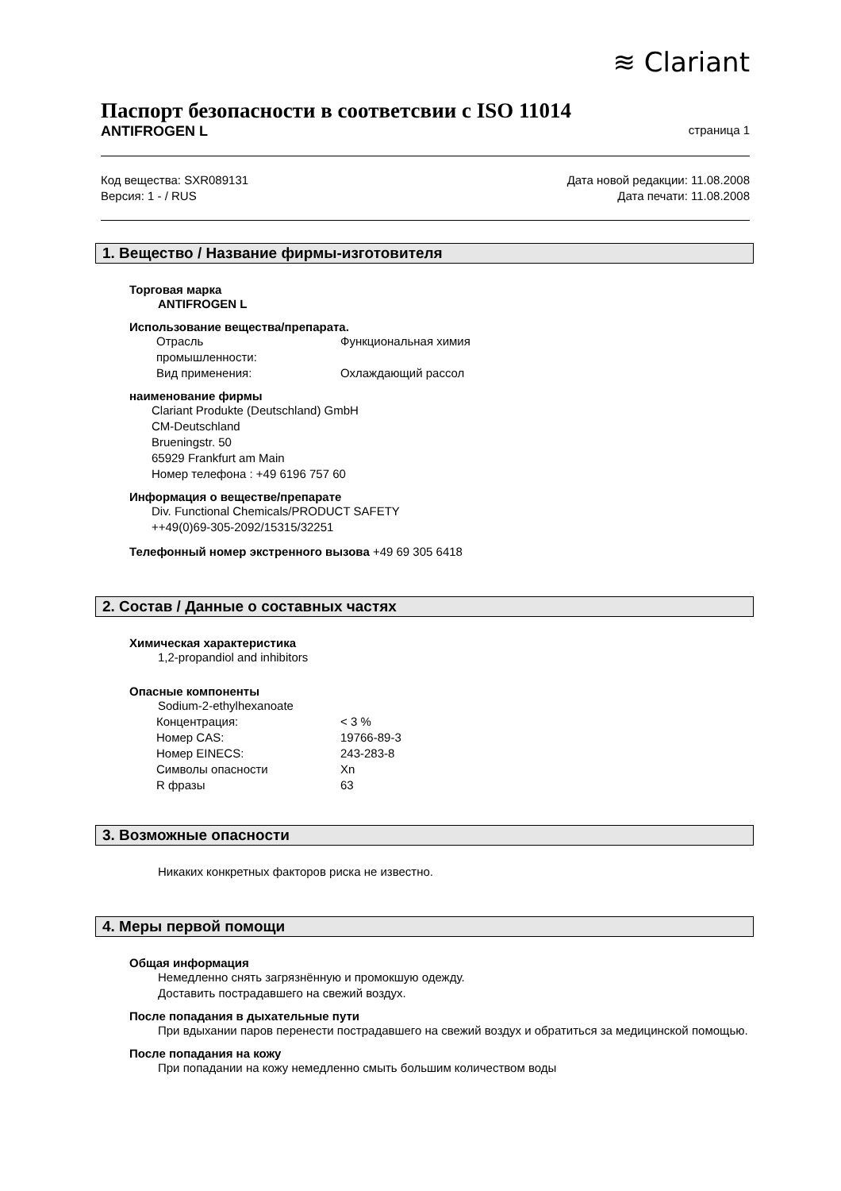≋ Clariant
Паспорт безопасности в соответсвии с ISO 11014
ANTIFROGEN L страница 1
Код вещества: SXR089131 Дата новой редакции: 11.08.2008
Версия: 1 - / RUS Дата печати: 11.08.2008
1. Вещество / Название фирмы-изготовителя
Торговая марка
ANTIFROGEN L
Использование вещества/препарата.
| Отрасль промышленности: | Функциональная химия |
| Вид применения: | Охлаждающий рассол |
наименование фирмы
Clariant Produkte (Deutschland) GmbH
CM-Deutschland
Brueningstr. 50
65929 Frankfurt am Main
Номер телефона : +49 6196 757 60
Информация о веществе/препарате
Div. Functional Chemicals/PRODUCT SAFETY
++49(0)69-305-2092/15315/32251
Телефонный номер экстренного вызова +49 69 305 6418
2. Состав / Данные о составных частях
Химическая характеристика
1,2-propandiol and inhibitors
Опасные компоненты
Sodium-2-ethylhexanoate
| Концентрация: | < 3 % |
| Номер CAS: | 19766-89-3 |
| Номер EINECS: | 243-283-8 |
| Символы опасности | Xn |
| R фразы | 63 |
3. Возможные опасности
Никаких конкретных факторов риска не известно.
4. Меры первой помощи
Общая информация
Немедленно снять загрязнённую и промокшую одежду.
Доставить пострадавшего на свежий воздух.
После попадания в дыхательные пути
При вдыхании паров перенести пострадавшего на свежий воздух и обратиться за медицинской помощью.
После попадания на кожу
При попадании на кожу немедленно смыть большим количеством воды